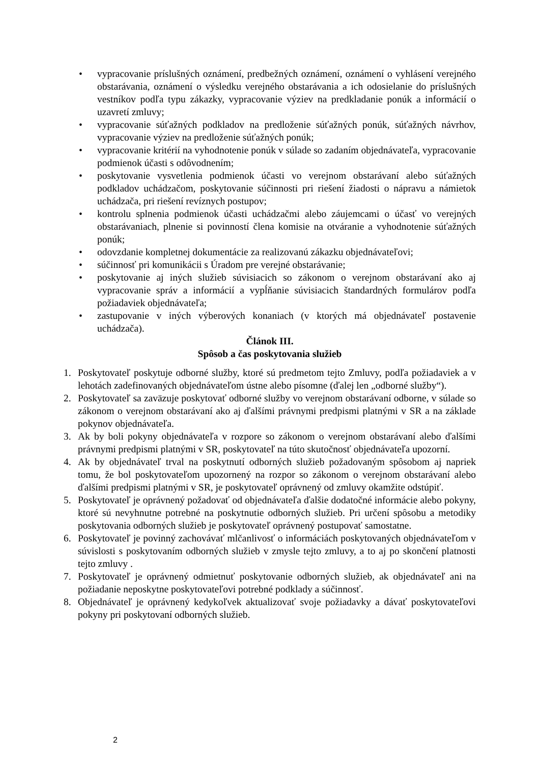• vypracovanie príslušných oznámení, predbežných oznámení, oznámení o vyhlásení verejného obstarávania, oznámení o výsledku verejného obstarávania a ich odosielanie do príslušných vestníkov podľa typu zákazky, vypracovanie výziev na predkladanie ponúk a informácií o uzavretí zmluvy;
• vypracovanie súťažných podkladov na predloženie súťažných ponúk, súťažných návrhov, vypracovanie výziev na predloženie súťažných ponúk;
• vypracovanie kritérií na vyhodnotenie ponúk v súlade so zadaním objednávateľa, vypracovanie podmienok účasti s odôvodnením;
• poskytovanie vysvetlenia podmienok účasti vo verejnom obstarávaní alebo súťažných podkladov uchádzačom, poskytovanie súčinnosti pri riešení žiadosti o nápravu a námietok uchádzača, pri riešení revíznych postupov;
• kontrolu splnenia podmienok účasti uchádzačmi alebo záujemcami o účasť vo verejných obstarávaniach, plnenie si povinností člena komisie na otváranie a vyhodnotenie súťažných ponúk;
• odovzdanie kompletnej dokumentácie za realizovanú zákazku objednávateľovi;
• súčinnosť pri komunikácii s Úradom pre verejné obstarávanie;
• poskytovanie aj iných služieb súvisiacich so zákonom o verejnom obstarávaní ako aj vypracovanie správ a informácií a vypĺňanie súvisiacich štandardných formulárov podľa požiadaviek objednávateľa;
• zastupovanie v iných výberových konaniach (v ktorých má objednávateľ postavenie uchádzača).
Článok III.
Spôsob a čas poskytovania služieb
1. Poskytovateľ poskytuje odborné služby, ktoré sú predmetom tejto Zmluvy, podľa požiadaviek a v lehotách zadefinovaných objednávateľom ústne alebo písomne (ďalej len „odborné služby“).
2. Poskytovateľ sa zaväzuje poskytovať odborné služby vo verejnom obstarávaní odborne, v súlade so zákonom o verejnom obstarávaní ako aj ďalšími právnymi predpismi platnými v SR a na základe pokynov objednávateľa.
3. Ak by boli pokyny objednávateľa v rozpore so zákonom o verejnom obstarávaní alebo ďalšími právnymi predpismi platnými v SR, poskytovateľ na túto skutočnosť objednávateľa upozorní.
4. Ak by objednávateľ trval na poskytnutí odborných služieb požadovaným spôsobom aj napriek tomu, že bol poskytovateľom upozornený na rozpor so zákonom o verejnom obstarávaní alebo ďalšími predpismi platnými v SR, je poskytovateľ oprávnený od zmluvy okamžite odstúpiť.
5. Poskytovateľ je oprávnený požadovať od objednávateľa ďalšie dodatočné informácie alebo pokyny, ktoré sú nevyhnutne potrebné na poskytnutie odborných služieb. Pri určení spôsobu a metodiky poskytovania odborných služieb je poskytovateľ oprávnený postupovať samostatne.
6. Poskytovateľ je povinný zachovávať mlčanlivosť o informáciách poskytovaných objednávateľom v súvislosti s poskytovaním odborných služieb v zmysle tejto zmluvy, a to aj po skončení platnosti tejto zmluvy .
7. Poskytovateľ je oprávnený odmietnuť poskytovanie odborných služieb, ak objednávateľ ani na požiadanie neposkytne poskytovateľovi potrebné podklady a súčinnosť.
8. Objednávateľ je oprávnený kedykoľvek aktualizovať svoje požiadavky a dávať poskytovateľovi pokyny pri poskytovaní odborných služieb.
2